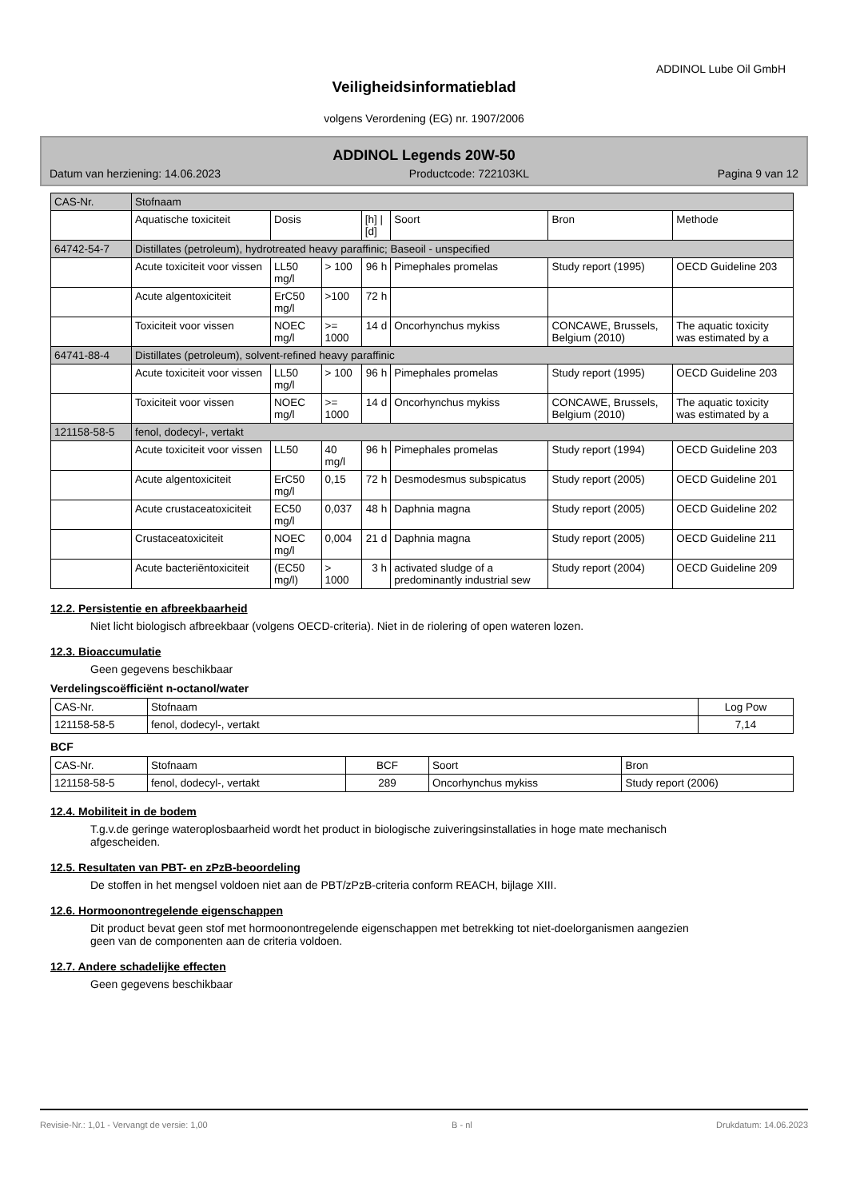ADDINOL Lube Oil GmbH
Veiligheidsinformatieblad
volgens Verordening (EG) nr. 1907/2006
ADDINOL Legends 20W-50
Datum van herziening: 14.06.2023 Productcode: 722103KL Pagina 9 van 12
| CAS-Nr. | Stofnaam | | | | | | |
| | Aquatische toxiciteit | Dosis | | [h] / [d] | Soort | Bron | Methode |
| 64742-54-7 | Distillates (petroleum), hydrotreated heavy paraffinic; Baseoil - unspecified | | | | | | |
| | Acute toxiciteit voor vissen | LL50 mg/l | > 100 | 96 h | Pimephales promelas | Study report (1995) | OECD Guideline 203 |
| | Acute algentoxiciteit | ErC50 mg/l | >100 | 72 h | | | |
| | Toxiciteit voor vissen | NOEC mg/l | >= 1000 | 14 d | Oncorhynchus mykiss | CONCAWE, Brussels, Belgium (2010) | The aquatic toxicity was estimated by a |
| 64741-88-4 | Distillates (petroleum), solvent-refined heavy paraffinic | | | | | | |
| | Acute toxiciteit voor vissen | LL50 mg/l | > 100 | 96 h | Pimephales promelas | Study report (1995) | OECD Guideline 203 |
| | Toxiciteit voor vissen | NOEC mg/l | >= 1000 | 14 d | Oncorhynchus mykiss | CONCAWE, Brussels, Belgium (2010) | The aquatic toxicity was estimated by a |
| 121158-58-5 | fenol, dodecyl-, vertakt | | | | | | |
| | Acute toxiciteit voor vissen | LL50 | 40 mg/l | 96 h | Pimephales promelas | Study report (1994) | OECD Guideline 203 |
| | Acute algentoxiciteit | ErC50 mg/l | 0,15 | 72 h | Desmodesmus subspicatus | Study report (2005) | OECD Guideline 201 |
| | Acute crustaceatoxiciteit | EC50 mg/l | 0,037 | 48 h | Daphnia magna | Study report (2005) | OECD Guideline 202 |
| | Crustaceatoxiciteit | NOEC mg/l | 0,004 | 21 d | Daphnia magna | Study report (2005) | OECD Guideline 211 |
| | Acute bacteriëntoxiciteit | (EC50 mg/l) | > 1000 | 3 h | activated sludge of a predominantly industrial sew | Study report (2004) | OECD Guideline 209 |
12.2. Persistentie en afbreekbaarheid
Niet licht biologisch afbreekbaar (volgens OECD-criteria). Niet in de riolering of open wateren lozen.
12.3. Bioaccumulatie
Geen gegevens beschikbaar
Verdelingscoëfficiënt n-octanol/water
| CAS-Nr. | Stofnaam | Log Pow |
| 121158-58-5 | fenol, dodecyl-, vertakt | 7,14 |
BCF
| CAS-Nr. | Stofnaam | BCF | Soort | Bron |
| 121158-58-5 | fenol, dodecyl-, vertakt | 289 | Oncorhynchus mykiss | Study report (2006) |
12.4. Mobiliteit in de bodem
T.g.v.de geringe wateroplosbaarheid wordt het product in biologische zuiveringsinstallaties in hoge mate mechanisch afgescheiden.
12.5. Resultaten van PBT- en zPzB-beoordeling
De stoffen in het mengsel voldoen niet aan de PBT/zPzB-criteria conform REACH, bijlage XIII.
12.6. Hormoonontregelende eigenschappen
Dit product bevat geen stof met hormoonontregelende eigenschappen met betrekking tot niet-doelorganismen aangezien geen van de componenten aan de criteria voldoen.
12.7. Andere schadelijke effecten
Geen gegevens beschikbaar
Revisie-Nr.: 1,01 - Vervangt de versie: 1,00 B - nl Drukdatum: 14.06.2023